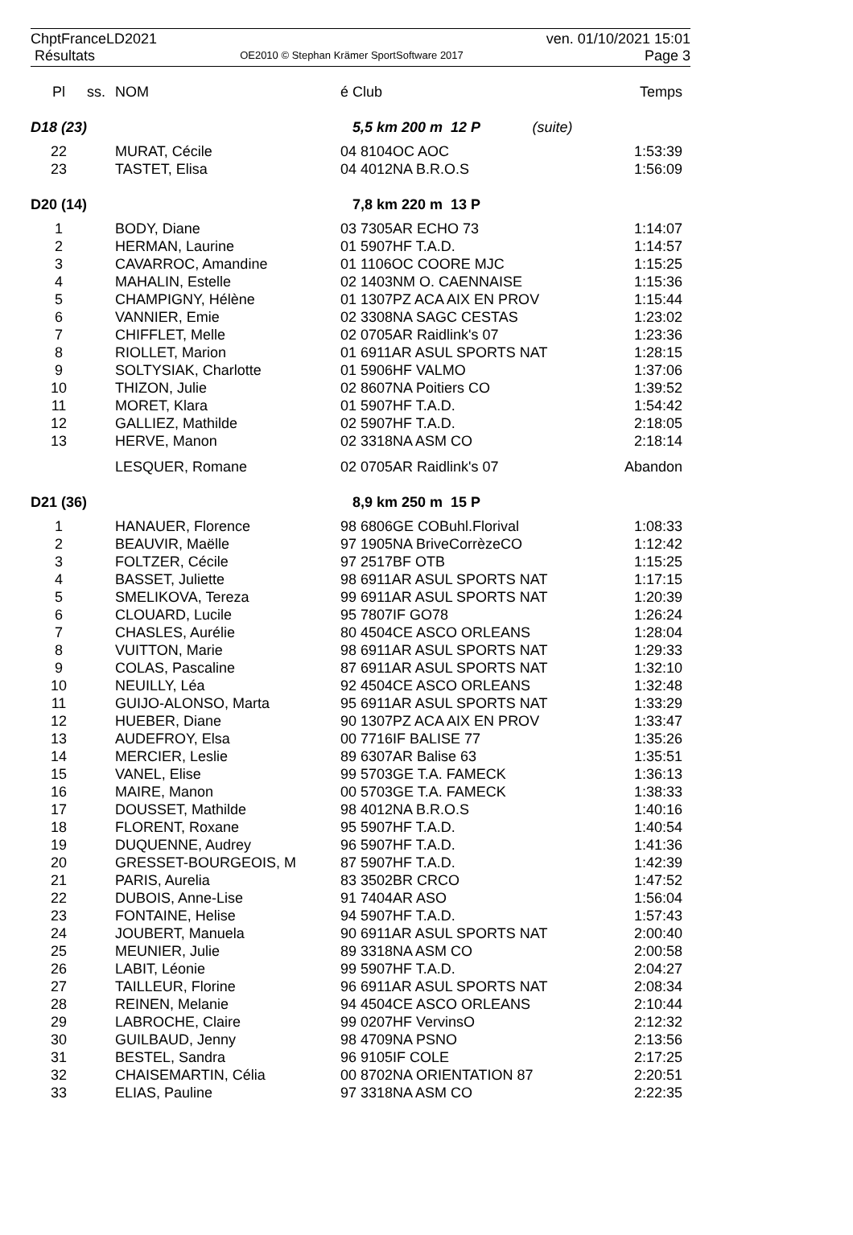ChptFranceLD2021
Résultats
OE2010 © Stephan Krämer SportSoftware 2017
ven. 01/10/2021 15:01
Page 3
| Pl | ss. | NOM | é Club | Temps |
| --- | --- | --- | --- | --- |
| D18 (23) | | | 5,5 km 200 m 12 P (suite) | |
| 22 | | MURAT, Cécile | 04 8104OC AOC | 1:53:39 |
| 23 | | TASTET, Elisa | 04 4012NA B.R.O.S | 1:56:09 |
| D20 (14) | | | 7,8 km 220 m 13 P | |
| 1 | | BODY, Diane | 03 7305AR ECHO 73 | 1:14:07 |
| 2 | | HERMAN, Laurine | 01 5907HF T.A.D. | 1:14:57 |
| 3 | | CAVARROC, Amandine | 01 1106OC COORE MJC | 1:15:25 |
| 4 | | MAHALIN, Estelle | 02 1403NM O. CAENNAISE | 1:15:36 |
| 5 | | CHAMPIGNY, Hélène | 01 1307PZ ACA AIX EN PROV | 1:15:44 |
| 6 | | VANNIER, Emie | 02 3308NA SAGC CESTAS | 1:23:02 |
| 7 | | CHIFFLET, Melle | 02 0705AR Raidlink's 07 | 1:23:36 |
| 8 | | RIOLLET, Marion | 01 6911AR ASUL SPORTS NAT | 1:28:15 |
| 9 | | SOLTYSIAK, Charlotte | 01 5906HF VALMO | 1:37:06 |
| 10 | | THIZON, Julie | 02 8607NA Poitiers CO | 1:39:52 |
| 11 | | MORET, Klara | 01 5907HF T.A.D. | 1:54:42 |
| 12 | | GALLIEZ, Mathilde | 02 5907HF T.A.D. | 2:18:05 |
| 13 | | HERVE, Manon | 02 3318NA ASM CO | 2:18:14 |
| | | LESQUER, Romane | 02 0705AR Raidlink's 07 | Abandon |
| D21 (36) | | | 8,9 km 250 m 15 P | |
| 1 | | HANAUER, Florence | 98 6806GE COBuhl.Florival | 1:08:33 |
| 2 | | BEAUVIR, Maëlle | 97 1905NA BriveCorrèzeCO | 1:12:42 |
| 3 | | FOLTZER, Cécile | 97 2517BF OTB | 1:15:25 |
| 4 | | BASSET, Juliette | 98 6911AR ASUL SPORTS NAT | 1:17:15 |
| 5 | | SMELIKOVA, Tereza | 99 6911AR ASUL SPORTS NAT | 1:20:39 |
| 6 | | CLOUARD, Lucile | 95 7807IF GO78 | 1:26:24 |
| 7 | | CHASLES, Aurélie | 80 4504CE ASCO ORLEANS | 1:28:04 |
| 8 | | VUITTON, Marie | 98 6911AR ASUL SPORTS NAT | 1:29:33 |
| 9 | | COLAS, Pascaline | 87 6911AR ASUL SPORTS NAT | 1:32:10 |
| 10 | | NEUILLY, Léa | 92 4504CE ASCO ORLEANS | 1:32:48 |
| 11 | | GUIJO-ALONSO, Marta | 95 6911AR ASUL SPORTS NAT | 1:33:29 |
| 12 | | HUEBER, Diane | 90 1307PZ ACA AIX EN PROV | 1:33:47 |
| 13 | | AUDEFROY, Elsa | 00 7716IF BALISE 77 | 1:35:26 |
| 14 | | MERCIER, Leslie | 89 6307AR Balise 63 | 1:35:51 |
| 15 | | VANEL, Elise | 99 5703GE T.A. FAMECK | 1:36:13 |
| 16 | | MAIRE, Manon | 00 5703GE T.A. FAMECK | 1:38:33 |
| 17 | | DOUSSET, Mathilde | 98 4012NA B.R.O.S | 1:40:16 |
| 18 | | FLORENT, Roxane | 95 5907HF T.A.D. | 1:40:54 |
| 19 | | DUQUENNE, Audrey | 96 5907HF T.A.D. | 1:41:36 |
| 20 | | GRESSET-BOURGEOIS, M | 87 5907HF T.A.D. | 1:42:39 |
| 21 | | PARIS, Aurelia | 83 3502BR CRCO | 1:47:52 |
| 22 | | DUBOIS, Anne-Lise | 91 7404AR ASO | 1:56:04 |
| 23 | | FONTAINE, Helise | 94 5907HF T.A.D. | 1:57:43 |
| 24 | | JOUBERT, Manuela | 90 6911AR ASUL SPORTS NAT | 2:00:40 |
| 25 | | MEUNIER, Julie | 89 3318NA ASM CO | 2:00:58 |
| 26 | | LABIT, Léonie | 99 5907HF T.A.D. | 2:04:27 |
| 27 | | TAILLEUR, Florine | 96 6911AR ASUL SPORTS NAT | 2:08:34 |
| 28 | | REINEN, Melanie | 94 4504CE ASCO ORLEANS | 2:10:44 |
| 29 | | LABROCHE, Claire | 99 0207HF VervinsO | 2:12:32 |
| 30 | | GUILBAUD, Jenny | 98 4709NA PSNO | 2:13:56 |
| 31 | | BESTEL, Sandra | 96 9105IF COLE | 2:17:25 |
| 32 | | CHAISEMARTIN, Célia | 00 8702NA ORIENTATION 87 | 2:20:51 |
| 33 | | ELIAS, Pauline | 97 3318NA ASM CO | 2:22:35 |